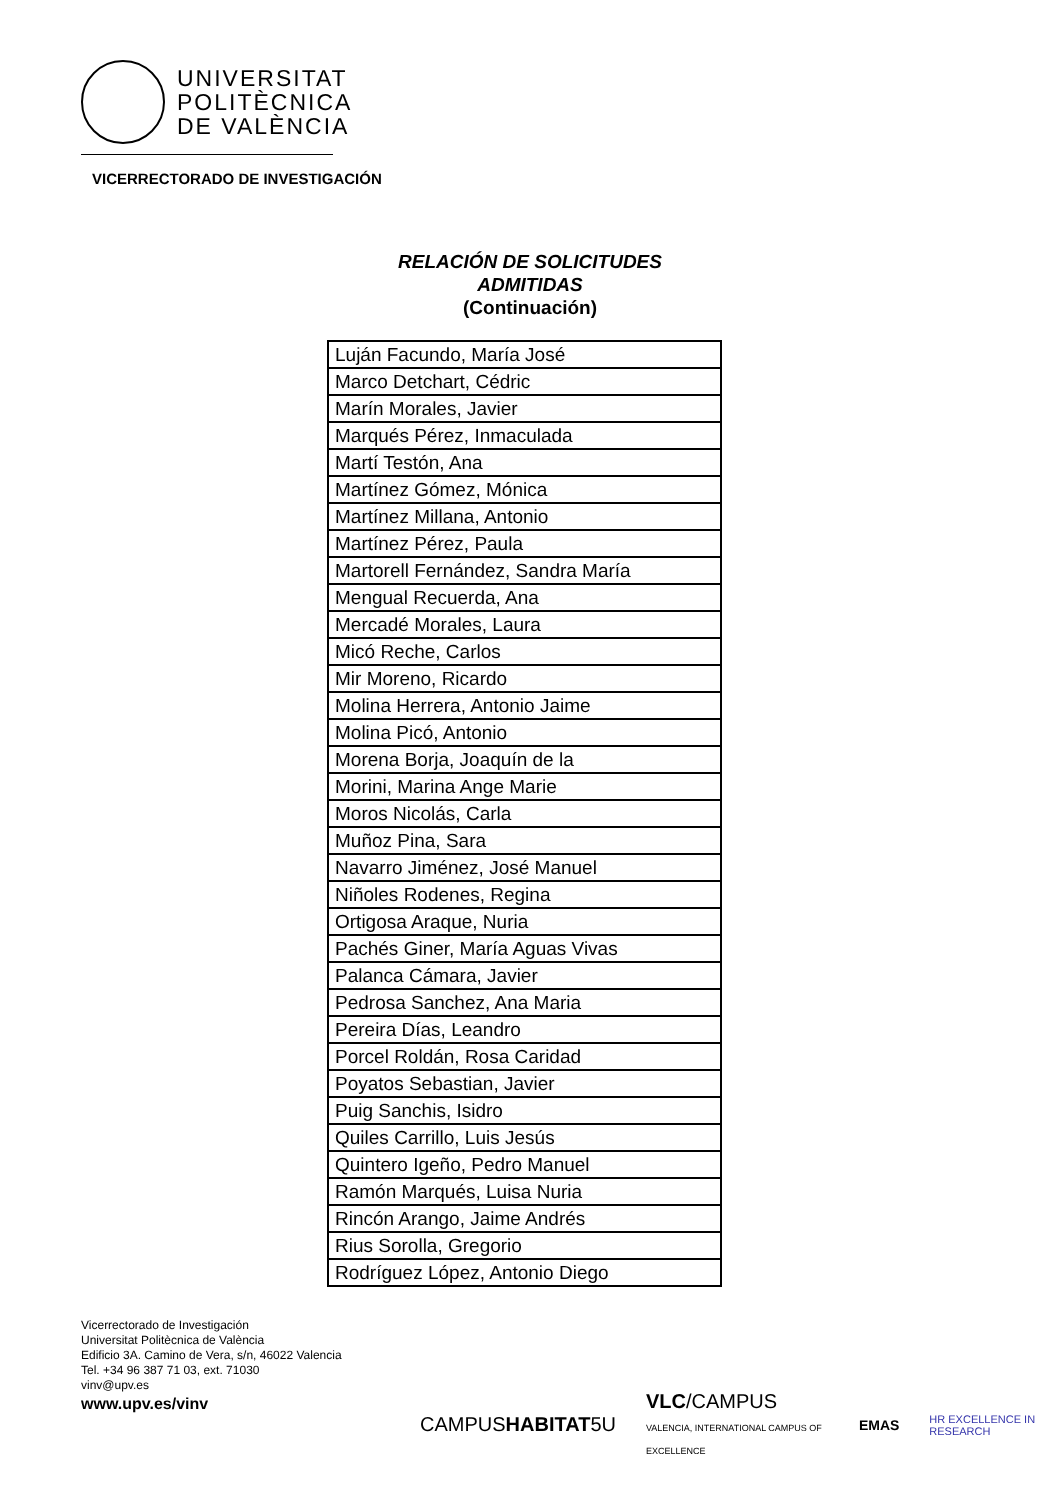UNIVERSITAT
POLITÈCNICA
DE VALÈNCIA
VICERRECTORADO DE INVESTIGACIÓN
RELACIÓN DE SOLICITUDES
ADMITIDAS
(Continuación)
| Luján Facundo, María José |
| Marco Detchart, Cédric |
| Marín Morales, Javier |
| Marqués Pérez, Inmaculada |
| Martí Testón, Ana |
| Martínez Gómez, Mónica |
| Martínez Millana, Antonio |
| Martínez Pérez, Paula |
| Martorell Fernández, Sandra María |
| Mengual Recuerda, Ana |
| Mercadé Morales, Laura |
| Micó Reche, Carlos |
| Mir Moreno, Ricardo |
| Molina Herrera, Antonio Jaime |
| Molina Picó, Antonio |
| Morena Borja, Joaquín de la |
| Morini, Marina Ange Marie |
| Moros Nicolás, Carla |
| Muñoz Pina, Sara |
| Navarro Jiménez, José Manuel |
| Niñoles Rodenes, Regina |
| Ortigosa Araque, Nuria |
| Pachés Giner, María Aguas Vivas |
| Palanca Cámara, Javier |
| Pedrosa Sanchez, Ana Maria |
| Pereira Días, Leandro |
| Porcel Roldán, Rosa Caridad |
| Poyatos Sebastian, Javier |
| Puig Sanchis, Isidro |
| Quiles Carrillo, Luis Jesús |
| Quintero Igeño, Pedro Manuel |
| Ramón Marqués, Luisa Nuria |
| Rincón Arango, Jaime Andrés |
| Rius Sorolla, Gregorio |
| Rodríguez López, Antonio Diego |
Vicerrectorado de Investigación
Universitat Politècnica de València
Edificio 3A. Camino de Vera, s/n, 46022 Valencia
Tel. +34 96 387 71 03, ext. 71030
vinv@upv.es
www.upv.es/vinv
CAMPUSHABITAT5U VLC/CAMPUS
VALENCIA, INTERNATIONAL CAMPUS OF EXCELLENCE EMAS HR EXCELLENCE IN RESEARCH